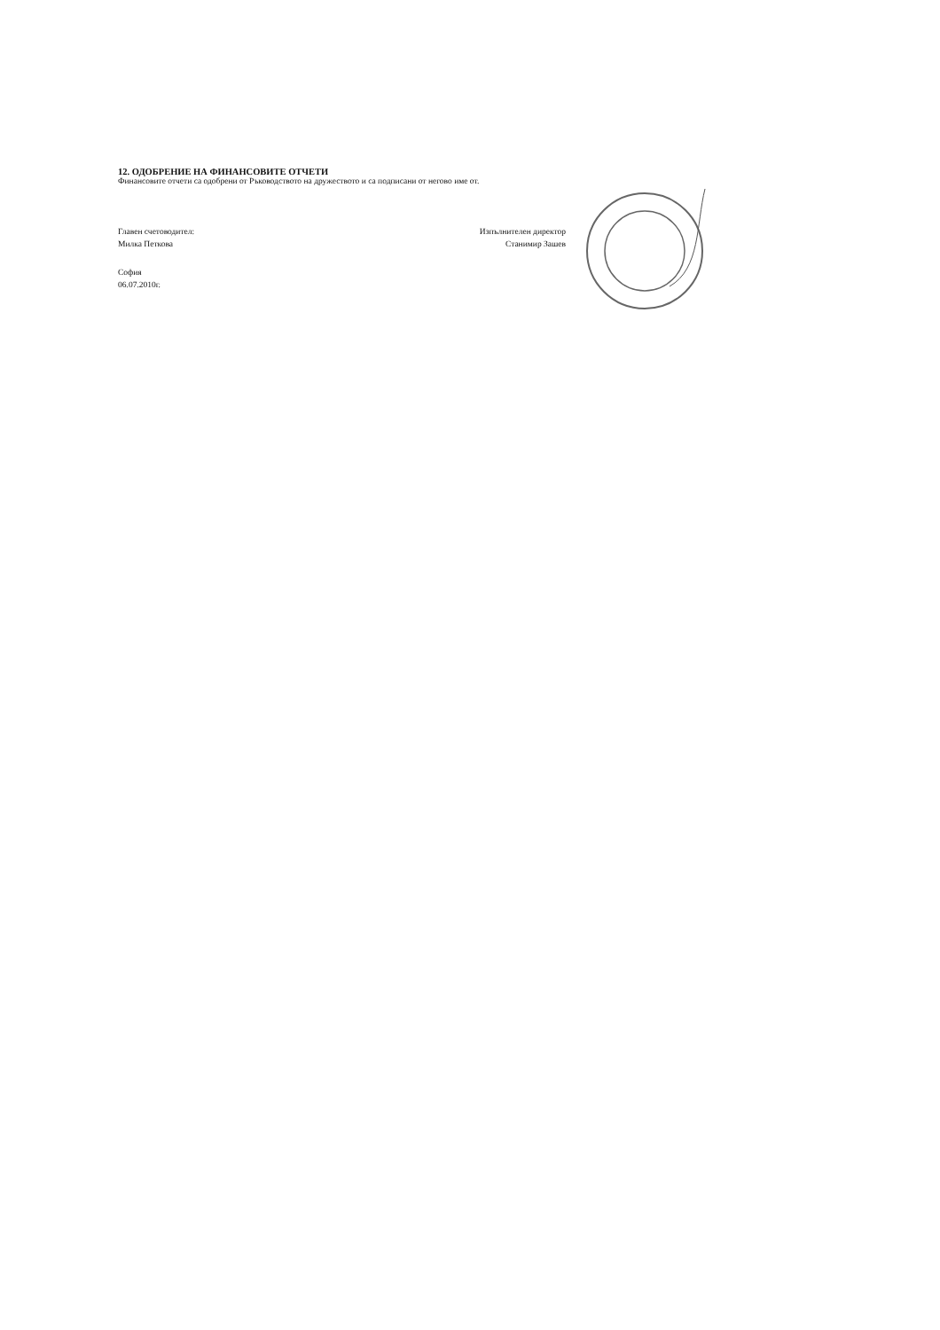12. ОДОБРЕНИЕ НА ФИНАНСОВИТЕ ОТЧЕТИ
Финансовите отчети са одобрени от Ръководството на дружеството и са подписани от негово име от.
Главен счетоводител:
Милка Петкова
Изпълнителен директор
Станимир Зашев
София
06.07.2010г.